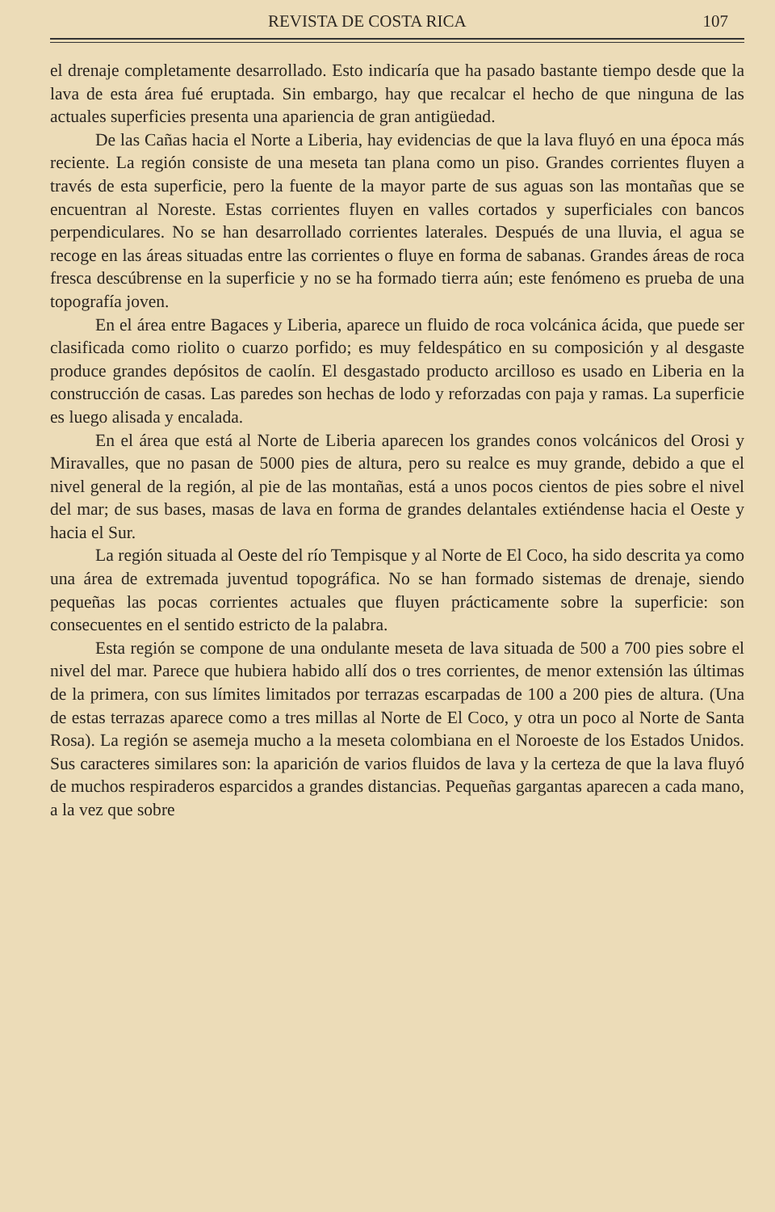REVISTA DE COSTA RICA 107
el drenaje completamente desarrollado. Esto indicaría que ha pasado bastante tiempo desde que la lava de esta área fué eruptada. Sin embargo, hay que recalcar el hecho de que ninguna de las actuales superficies presenta una apariencia de gran antigüedad.
De las Cañas hacia el Norte a Liberia, hay evidencias de que la lava fluyó en una época más reciente. La región consiste de una meseta tan plana como un piso. Grandes corrientes fluyen a través de esta superficie, pero la fuente de la mayor parte de sus aguas son las montañas que se encuentran al Noreste. Estas corrientes fluyen en valles cortados y superficiales con bancos perpendiculares. No se han desarrollado corrientes laterales. Después de una lluvia, el agua se recoge en las áreas situadas entre las corrientes o fluye en forma de sabanas. Grandes áreas de roca fresca descúbrense en la superficie y no se ha formado tierra aún; este fenómeno es prueba de una topografía joven.
En el área entre Bagaces y Liberia, aparece un fluido de roca volcánica ácida, que puede ser clasificada como riolito o cuarzo porfido; es muy feldespático en su composición y al desgaste produce grandes depósitos de caolín. El desgastado producto arcilloso es usado en Liberia en la construcción de casas. Las paredes son hechas de lodo y reforzadas con paja y ramas. La superficie es luego alisada y encalada.
En el área que está al Norte de Liberia aparecen los grandes conos volcánicos del Orosi y Miravalles, que no pasan de 5000 pies de altura, pero su realce es muy grande, debido a que el nivel general de la región, al pie de las montañas, está a unos pocos cientos de pies sobre el nivel del mar; de sus bases, masas de lava en forma de grandes delantales extiéndense hacia el Oeste y hacia el Sur.
La región situada al Oeste del río Tempisque y al Norte de El Coco, ha sido descrita ya como una área de extremada juventud topográfica. No se han formado sistemas de drenaje, siendo pequeñas las pocas corrientes actuales que fluyen prácticamente sobre la superficie: son consecuentes en el sentido estricto de la palabra.
Esta región se compone de una ondulante meseta de lava situada de 500 a 700 pies sobre el nivel del mar. Parece que hubiera habido allí dos o tres corrientes, de menor extensión las últimas de la primera, con sus límites limitados por terrazas escarpadas de 100 a 200 pies de altura. (Una de estas terrazas aparece como a tres millas al Norte de El Coco, y otra un poco al Norte de Santa Rosa). La región se asemeja mucho a la meseta colombiana en el Noroeste de los Estados Unidos. Sus caracteres similares son: la aparición de varios fluidos de lava y la certeza de que la lava fluyó de muchos respiraderos esparcidos a grandes distancias. Pequeñas gargantas aparecen a cada mano, a la vez que sobre